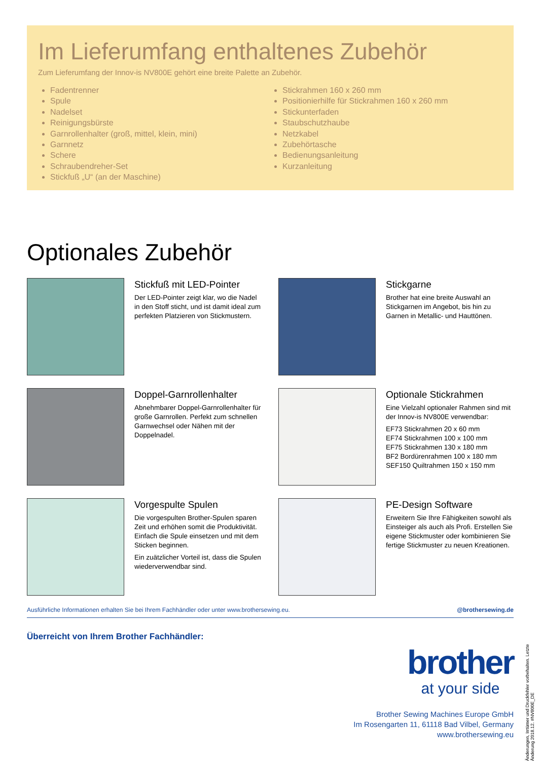Im Lieferumfang enthaltenes Zubehör
Zum Lieferumfang der Innov-is NV800E gehört eine breite Palette an Zubehör.
Fadentrenner
Spule
Nadelset
Reinigungsbürste
Garnrollenhalter (groß, mittel, klein, mini)
Garnnetz
Schere
Schraubendreher-Set
Stickfuß „U“ (an der Maschine)
Stickrahmen 160 x 260 mm
Positionierhilfe für Stickrahmen 160 x 260 mm
Stickunterfaden
Staubschutzhaube
Netzkabel
Zubehörtasche
Bedienungsanleitung
Kurzanleitung
Optionales Zubehör
Stickfuß mit LED-Pointer
Der LED-Pointer zeigt klar, wo die Nadel in den Stoff sticht, und ist damit ideal zum perfekten Platzieren von Stickmustern.
Stickgarne
Brother hat eine breite Auswahl an Stickgarnen im Angebot, bis hin zu Garnen in Metallic- und Hauttönen.
Doppel-Garnrollenhalter
Abnehmbarer Doppel-Garnrollenhalter für große Garnrollen. Perfekt zum schnellen Garnwechsel oder Nähen mit der Doppelnadel.
Optionale Stickrahmen
Eine Vielzahl optionaler Rahmen sind mit der Innov-is NV800E verwendbar:
EF73 Stickrahmen 20 x 60 mm
EF74 Stickrahmen 100 x 100 mm
EF75 Stickrahmen 130 x 180 mm
BF2 Bordürenrahmen 100 x 180 mm
SEF150 Quiltrahmen 150 x 150 mm
Vorgespulte Spulen
Die vorgespulten Brother-Spulen sparen Zeit und erhöhen somit die Produktivität. Einfach die Spule einsetzen und mit dem Sticken beginnen.
Ein zuätzlicher Vorteil ist, dass die Spulen wiederverwendbar sind.
PE-Design Software
Erweitern Sie Ihre Fähigkeiten sowohl als Einsteiger als auch als Profi. Erstellen Sie eigene Stickmuster oder kombinieren Sie fertige Stickmuster zu neuen Kreationen.
Ausführliche Informationen erhalten Sie bei Ihrem Fachhändler oder unter www.brothersewing.eu. @brothersewing.de
Überreicht von Ihrem Brother Fachhändler:
brother
at your side
Brother Sewing Machines Europe GmbH
Im Rosengarten 11, 61118 Bad Vilbel, Germany
www.brothersewing.eu
Änderungen, Irrtümer und Druckfehler vorbehalten. Letzte Änderung 2018.12. #NV800E_DE